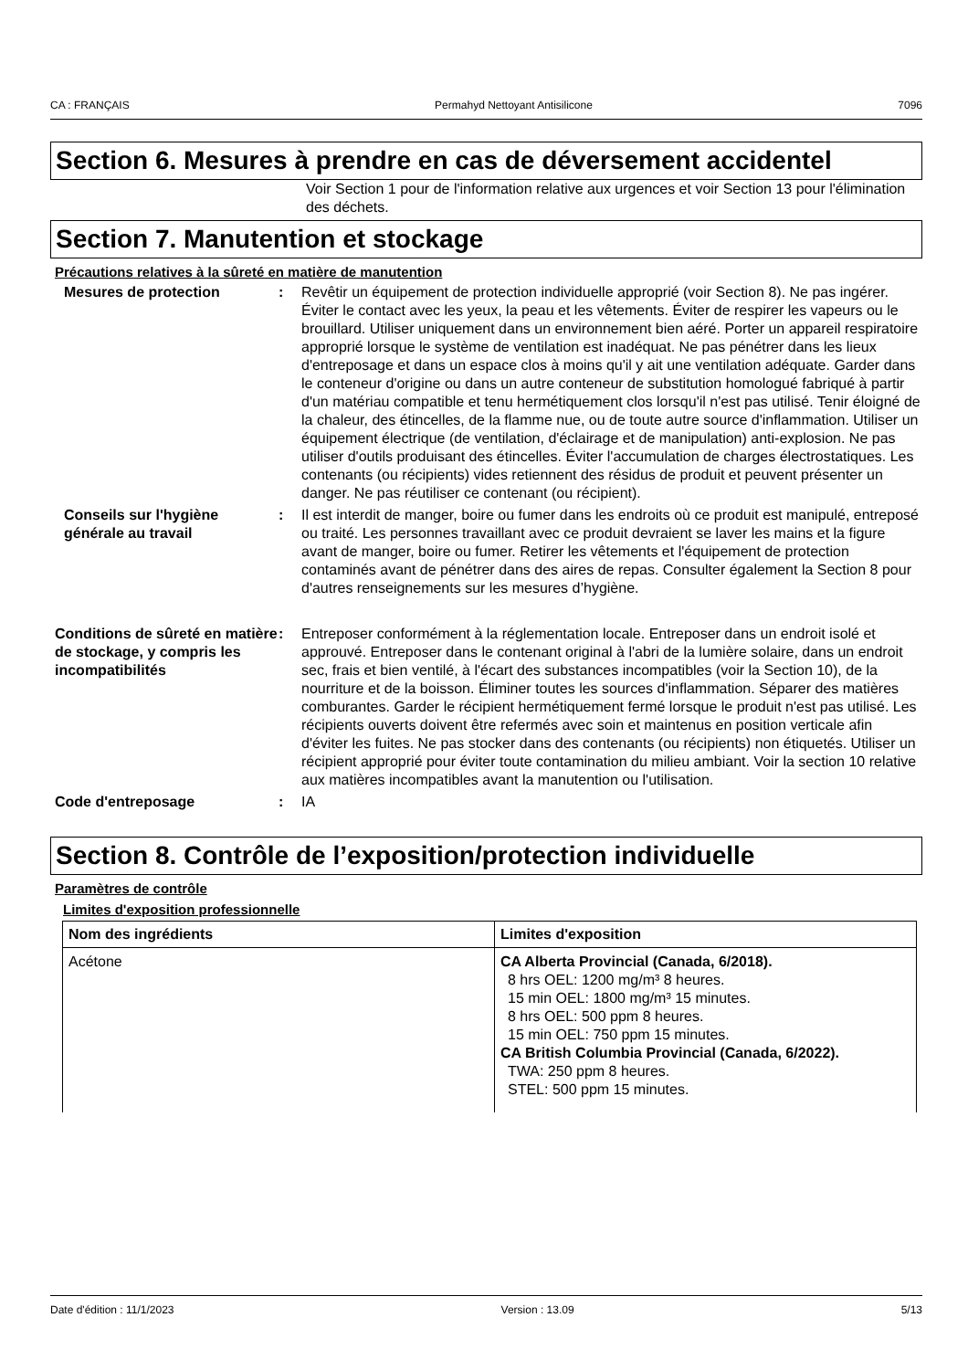CA : FRANÇAIS Permahyd Nettoyant Antisilicone 7096
Section 6. Mesures à prendre en cas de déversement accidentel
Voir Section 1 pour de l'information relative aux urgences et voir Section 13 pour l'élimination des déchets.
Section 7. Manutention et stockage
Précautions relatives à la sûreté en matière de manutention
Mesures de protection : Revêtir un équipement de protection individuelle approprié (voir Section 8). Ne pas ingérer. Éviter le contact avec les yeux, la peau et les vêtements. Éviter de respirer les vapeurs ou le brouillard. Utiliser uniquement dans un environnement bien aéré. Porter un appareil respiratoire approprié lorsque le système de ventilation est inadéquat. Ne pas pénétrer dans les lieux d'entreposage et dans un espace clos à moins qu'il y ait une ventilation adéquate. Garder dans le conteneur d'origine ou dans un autre conteneur de substitution homologué fabriqué à partir d'un matériau compatible et tenu hermétiquement clos lorsqu'il n'est pas utilisé. Tenir éloigné de la chaleur, des étincelles, de la flamme nue, ou de toute autre source d'inflammation. Utiliser un équipement électrique (de ventilation, d'éclairage et de manipulation) anti-explosion. Ne pas utiliser d'outils produisant des étincelles. Éviter l'accumulation de charges électrostatiques. Les contenants (ou récipients) vides retiennent des résidus de produit et peuvent présenter un danger. Ne pas réutiliser ce contenant (ou récipient).
Conseils sur l'hygiène générale au travail
: Il est interdit de manger, boire ou fumer dans les endroits où ce produit est manipulé, entreposé ou traité. Les personnes travaillant avec ce produit devraient se laver les mains et la figure avant de manger, boire ou fumer. Retirer les vêtements et l'équipement de protection contaminés avant de pénétrer dans des aires de repas. Consulter également la Section 8 pour d'autres renseignements sur les mesures d’hygiène.
Conditions de sûreté en matière de stockage, y compris les incompatibilités
: Entreposer conformément à la réglementation locale. Entreposer dans un endroit isolé et approuvé. Entreposer dans le contenant original à l'abri de la lumière solaire, dans un endroit sec, frais et bien ventilé, à l'écart des substances incompatibles (voir la Section 10), de la nourriture et de la boisson. Éliminer toutes les sources d'inflammation. Séparer des matières comburantes. Garder le récipient hermétiquement fermé lorsque le produit n'est pas utilisé. Les récipients ouverts doivent être refermés avec soin et maintenus en position verticale afin d'éviter les fuites. Ne pas stocker dans des contenants (ou récipients) non étiquetés. Utiliser un récipient approprié pour éviter toute contamination du milieu ambiant. Voir la section 10 relative aux matières incompatibles avant la manutention ou l'utilisation.
Code d'entreposage : IA
Section 8. Contrôle de l’exposition/protection individuelle
Paramètres de contrôle
Limites d'exposition professionnelle
| Nom des ingrédients | Limites d'exposition |
| --- | --- |
| Acétone | CA Alberta Provincial (Canada, 6/2018). 8 hrs OEL: 1200 mg/m³ 8 heures. 15 min OEL: 1800 mg/m³ 15 minutes. 8 hrs OEL: 500 ppm 8 heures. 15 min OEL: 750 ppm 15 minutes. CA British Columbia Provincial (Canada, 6/2022). TWA: 250 ppm 8 heures. STEL: 500 ppm 15 minutes. |
Date d'édition : 11/1/2023 Version : 13.09 5/13